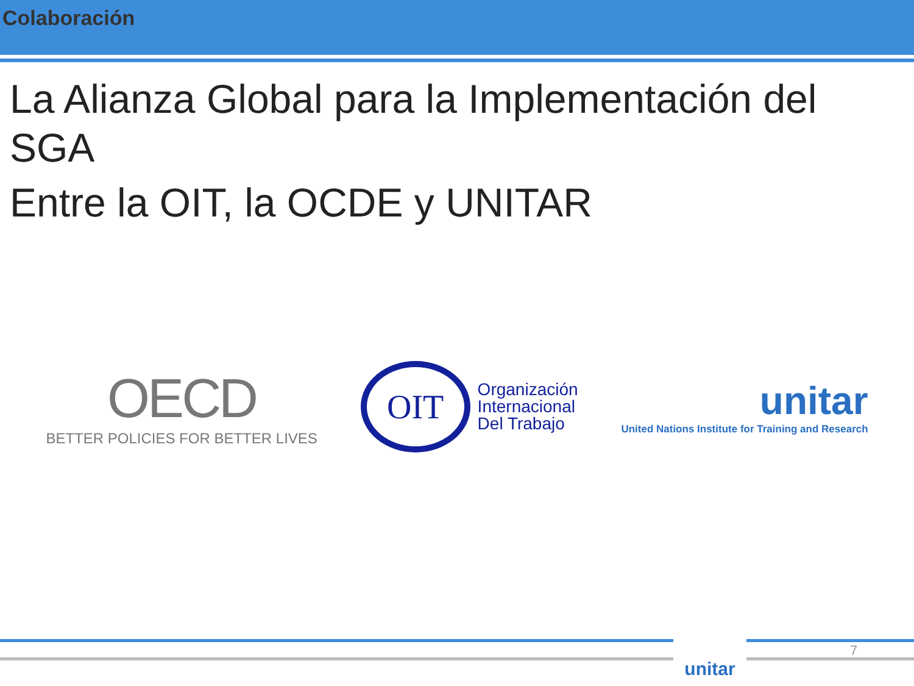Colaboración
La Alianza Global para la Implementación del SGA
Entre la OIT, la OCDE y UNITAR
OECD
BETTER POLICIES FOR BETTER LIVES
OIT
Organización
Internacional
Del Trabajo
unitar
United Nations Institute for Training and Research
unitar 7